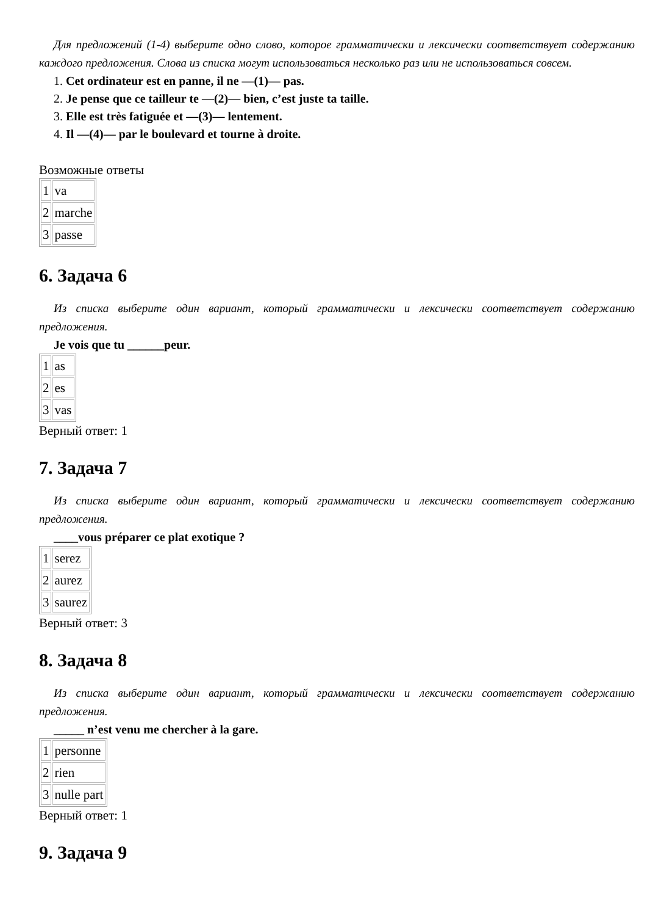Для предложений (1-4) выберите одно слово, которое грамматически и лексически соответствует содержанию каждого предложения. Слова из списка могут использоваться несколько раз или не использоваться совсем.
1. Cet ordinateur est en panne, il ne —(1)— pas.
2. Je pense que ce tailleur te —(2)— bien, c’est juste ta taille.
3. Elle est très fatiguée et —(3)— lentement.
4. Il —(4)— par le boulevard et tourne à droite.
Возможные ответы
| 1 | va |
| 2 | marche |
| 3 | passe |
6. Задача 6
Из списка выберите один вариант, который грамматически и лексически соответствует содержанию предложения.
Je vois que tu ______peur.
| 1 | as |
| 2 | es |
| 3 | vas |
Верный ответ: 1
7. Задача 7
Из списка выберите один вариант, который грамматически и лексически соответствует содержанию предложения.
____vous préparer ce plat exotique ?
| 1 | serez |
| 2 | aurez |
| 3 | saurez |
Верный ответ: 3
8. Задача 8
Из списка выберите один вариант, который грамматически и лексически соответствует содержанию предложения.
_____ n’est venu me chercher à la gare.
| 1 | personne |
| 2 | rien |
| 3 | nulle part |
Верный ответ: 1
9. Задача 9